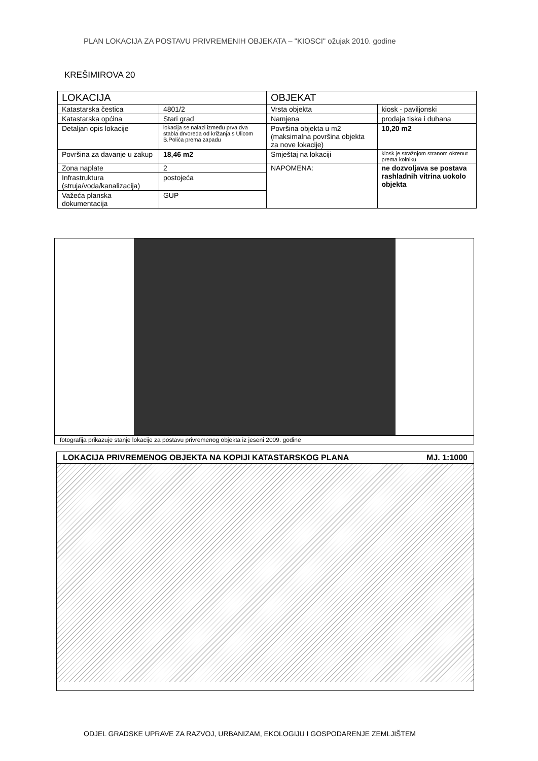PLAN LOKACIJA ZA POSTAVU PRIVREMENIH OBJEKATA – "KIOSCI" ožujak 2010. godine
KREŠIMIROVA 20
| LOKACIJA | | OBJEKAT | |
| --- | --- | --- | --- |
| Katastarska čestica | 4801/2 | Vrsta objekta | kiosk - paviljonski |
| Katastarska općina | Stari grad | Namjena | prodaja tiska i duhana |
| Detaljan opis lokacije | lokacija se nalazi između prva dva stabla drvoreda od križanja s Ulicom B.Polića prema zapadu | Površina objekta u m2 (maksimalna površina objekta za nove lokacije) | 10,20 m2 |
| Površina za davanje u zakup | 18,46 m2 | Smještaj na lokaciji | kiosk je stražnjom stranom okrenut prema kolniku |
| Zona naplate | 2 | NAPOMENA: | ne dozvoljava se postava rashladnih vitrina uokolo objekta |
| Infrastruktura (struja/voda/kanalizacija) | postojeća | | |
| Važeća planska dokumentacija | GUP | | |
fotografija prikazuje stanje lokacije za postavu privremenog objekta iz jeseni 2009. godine
LOKACIJA PRIVREMENOG OBJEKTA NA KOPIJI KATASTARSKOG PLANA MJ. 1:1000
ODJEL GRADSKE UPRAVE ZA RAZVOJ, URBANIZAM, EKOLOGIJU I GOSPODARENJE ZEMLJIŠTEM